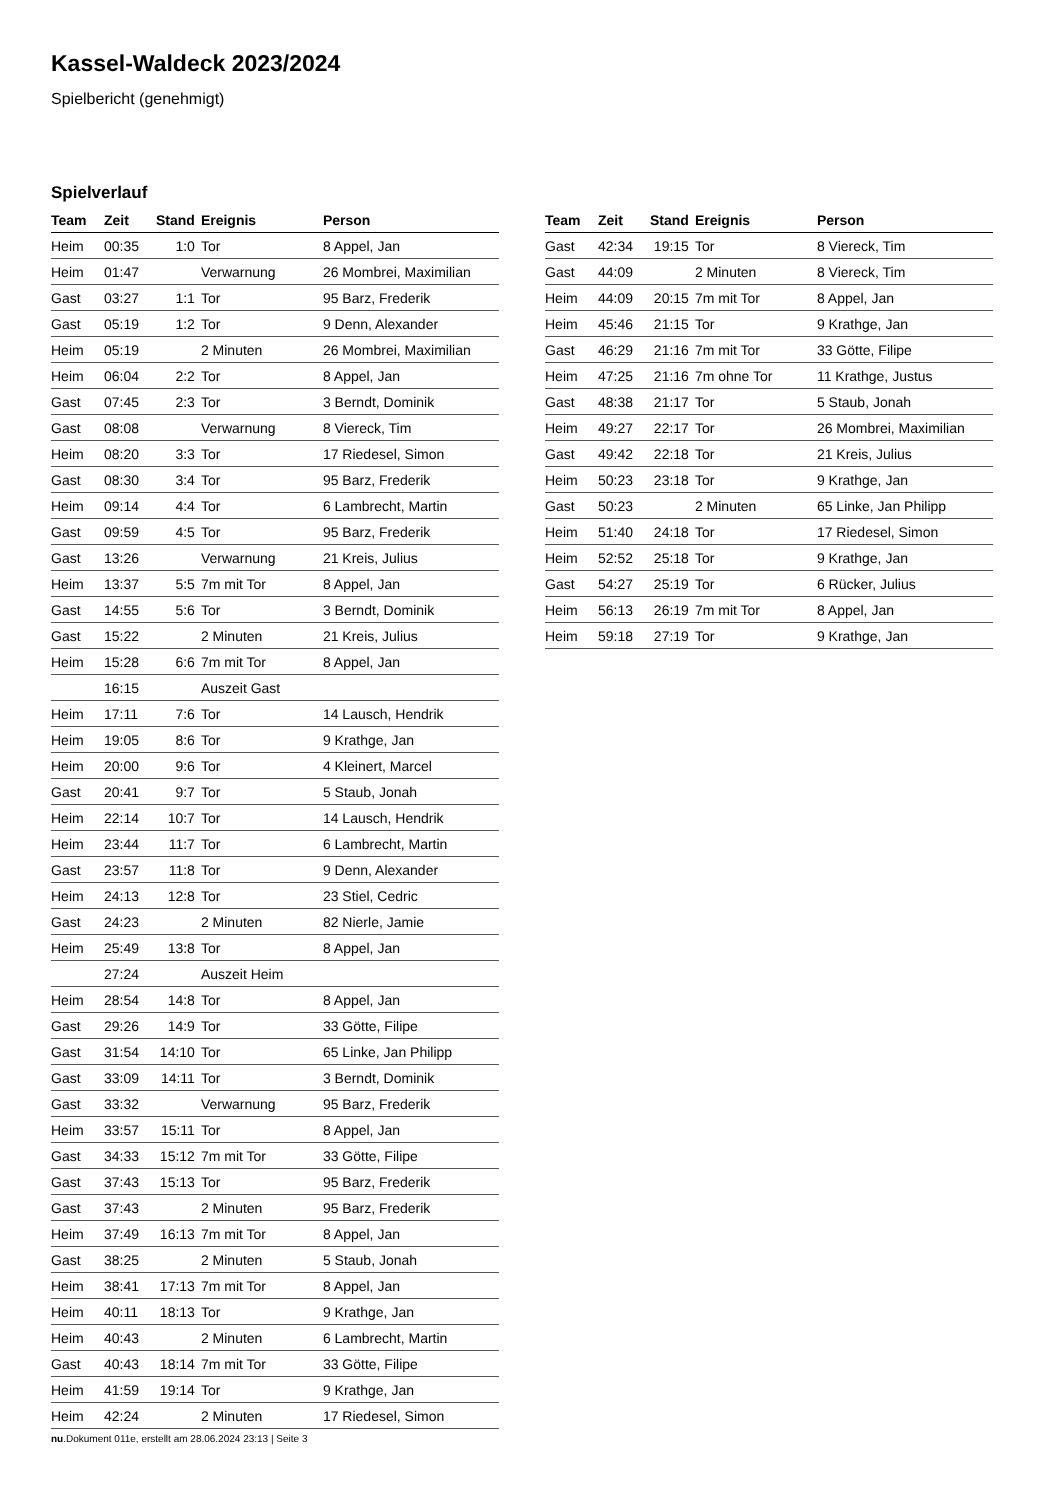Kassel-Waldeck 2023/2024
Spielbericht (genehmigt)
Spielverlauf
| Team | Zeit | Stand | Ereignis | Person |
| --- | --- | --- | --- | --- |
| Heim | 00:35 | 1:0 | Tor | 8 Appel, Jan |
| Heim | 01:47 | | Verwarnung | 26 Mombrei, Maximilian |
| Gast | 03:27 | 1:1 | Tor | 95 Barz, Frederik |
| Gast | 05:19 | 1:2 | Tor | 9 Denn, Alexander |
| Heim | 05:19 | | 2 Minuten | 26 Mombrei, Maximilian |
| Heim | 06:04 | 2:2 | Tor | 8 Appel, Jan |
| Gast | 07:45 | 2:3 | Tor | 3 Berndt, Dominik |
| Gast | 08:08 | | Verwarnung | 8 Viereck, Tim |
| Heim | 08:20 | 3:3 | Tor | 17 Riedesel, Simon |
| Gast | 08:30 | 3:4 | Tor | 95 Barz, Frederik |
| Heim | 09:14 | 4:4 | Tor | 6 Lambrecht, Martin |
| Gast | 09:59 | 4:5 | Tor | 95 Barz, Frederik |
| Gast | 13:26 | | Verwarnung | 21 Kreis, Julius |
| Heim | 13:37 | 5:5 | 7m mit Tor | 8 Appel, Jan |
| Gast | 14:55 | 5:6 | Tor | 3 Berndt, Dominik |
| Gast | 15:22 | | 2 Minuten | 21 Kreis, Julius |
| Heim | 15:28 | 6:6 | 7m mit Tor | 8 Appel, Jan |
| | 16:15 | | Auszeit Gast | |
| Heim | 17:11 | 7:6 | Tor | 14 Lausch, Hendrik |
| Heim | 19:05 | 8:6 | Tor | 9 Krathge, Jan |
| Heim | 20:00 | 9:6 | Tor | 4 Kleinert, Marcel |
| Gast | 20:41 | 9:7 | Tor | 5 Staub, Jonah |
| Heim | 22:14 | 10:7 | Tor | 14 Lausch, Hendrik |
| Heim | 23:44 | 11:7 | Tor | 6 Lambrecht, Martin |
| Gast | 23:57 | 11:8 | Tor | 9 Denn, Alexander |
| Heim | 24:13 | 12:8 | Tor | 23 Stiel, Cedric |
| Gast | 24:23 | | 2 Minuten | 82 Nierle, Jamie |
| Heim | 25:49 | 13:8 | Tor | 8 Appel, Jan |
| | 27:24 | | Auszeit Heim | |
| Heim | 28:54 | 14:8 | Tor | 8 Appel, Jan |
| Gast | 29:26 | 14:9 | Tor | 33 Götte, Filipe |
| Gast | 31:54 | 14:10 | Tor | 65 Linke, Jan Philipp |
| Gast | 33:09 | 14:11 | Tor | 3 Berndt, Dominik |
| Gast | 33:32 | | Verwarnung | 95 Barz, Frederik |
| Heim | 33:57 | 15:11 | Tor | 8 Appel, Jan |
| Gast | 34:33 | 15:12 | 7m mit Tor | 33 Götte, Filipe |
| Gast | 37:43 | 15:13 | Tor | 95 Barz, Frederik |
| Gast | 37:43 | | 2 Minuten | 95 Barz, Frederik |
| Heim | 37:49 | 16:13 | 7m mit Tor | 8 Appel, Jan |
| Gast | 38:25 | | 2 Minuten | 5 Staub, Jonah |
| Heim | 38:41 | 17:13 | 7m mit Tor | 8 Appel, Jan |
| Heim | 40:11 | 18:13 | Tor | 9 Krathge, Jan |
| Heim | 40:43 | | 2 Minuten | 6 Lambrecht, Martin |
| Gast | 40:43 | 18:14 | 7m mit Tor | 33 Götte, Filipe |
| Heim | 41:59 | 19:14 | Tor | 9 Krathge, Jan |
| Heim | 42:24 | | 2 Minuten | 17 Riedesel, Simon |
| Team | Zeit | Stand | Ereignis | Person |
| --- | --- | --- | --- | --- |
| Gast | 42:34 | 19:15 | Tor | 8 Viereck, Tim |
| Gast | 44:09 | | 2 Minuten | 8 Viereck, Tim |
| Heim | 44:09 | 20:15 | 7m mit Tor | 8 Appel, Jan |
| Heim | 45:46 | 21:15 | Tor | 9 Krathge, Jan |
| Gast | 46:29 | 21:16 | 7m mit Tor | 33 Götte, Filipe |
| Heim | 47:25 | 21:16 | 7m ohne Tor | 11 Krathge, Justus |
| Gast | 48:38 | 21:17 | Tor | 5 Staub, Jonah |
| Heim | 49:27 | 22:17 | Tor | 26 Mombrei, Maximilian |
| Gast | 49:42 | 22:18 | Tor | 21 Kreis, Julius |
| Heim | 50:23 | 23:18 | Tor | 9 Krathge, Jan |
| Gast | 50:23 | | 2 Minuten | 65 Linke, Jan Philipp |
| Heim | 51:40 | 24:18 | Tor | 17 Riedesel, Simon |
| Heim | 52:52 | 25:18 | Tor | 9 Krathge, Jan |
| Gast | 54:27 | 25:19 | Tor | 6 Rücker, Julius |
| Heim | 56:13 | 26:19 | 7m mit Tor | 8 Appel, Jan |
| Heim | 59:18 | 27:19 | Tor | 9 Krathge, Jan |
nu.Dokument 011e, erstellt am 28.06.2024 23:13 | Seite 3